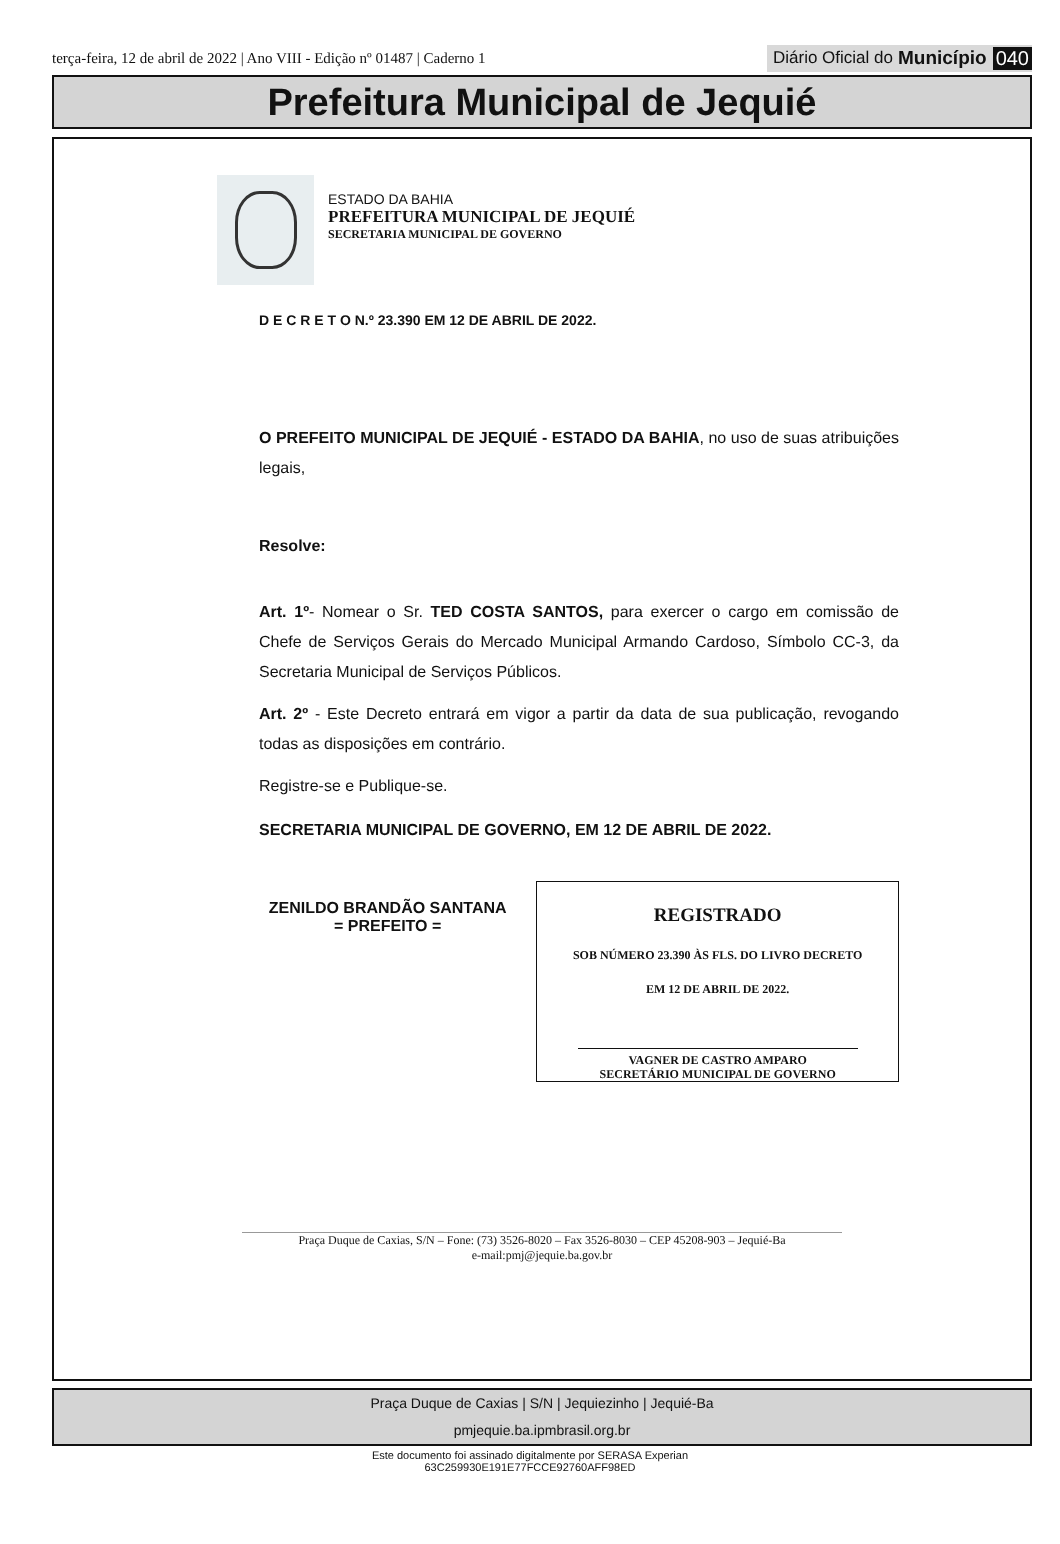terça-feira, 12 de abril de 2022 | Ano VIII - Edição nº 01487 | Caderno 1 Diário Oficial do Município 040
Prefeitura Municipal de Jequié
ESTADO DA BAHIA
PREFEITURA MUNICIPAL DE JEQUIÉ
SECRETARIA MUNICIPAL DE GOVERNO
D E C R E T O N.º 23.390 EM 12 DE ABRIL DE 2022.
O PREFEITO MUNICIPAL DE JEQUIÉ - ESTADO DA BAHIA, no uso de suas atribuições legais,
Resolve:
Art. 1º- Nomear o Sr. TED COSTA SANTOS, para exercer o cargo em comissão de Chefe de Serviços Gerais do Mercado Municipal Armando Cardoso, Símbolo CC-3, da Secretaria Municipal de Serviços Públicos.
Art. 2º - Este Decreto entrará em vigor a partir da data de sua publicação, revogando todas as disposições em contrário.
Registre-se e Publique-se.
SECRETARIA MUNICIPAL DE GOVERNO, EM 12 DE ABRIL DE 2022.
ZENILDO BRANDÃO SANTANA
= PREFEITO =
REGISTRADO
SOB NÚMERO 23.390 ÀS FLS. DO LIVRO DECRETO
EM 12 DE ABRIL DE 2022.
VAGNER DE CASTRO AMPARO
SECRETÁRIO MUNICIPAL DE GOVERNO
Praça Duque de Caxias, S/N – Fone: (73) 3526-8020 – Fax 3526-8030 – CEP 45208-903 – Jequié-Ba
e-mail:pmj@jequie.ba.gov.br
Praça Duque de Caxias | S/N | Jequiezinho | Jequié-Ba
pmjequie.ba.ipmbrasil.org.br
Este documento foi assinado digitalmente por SERASA Experian
63C259930E191E77FCCE92760AFF98ED